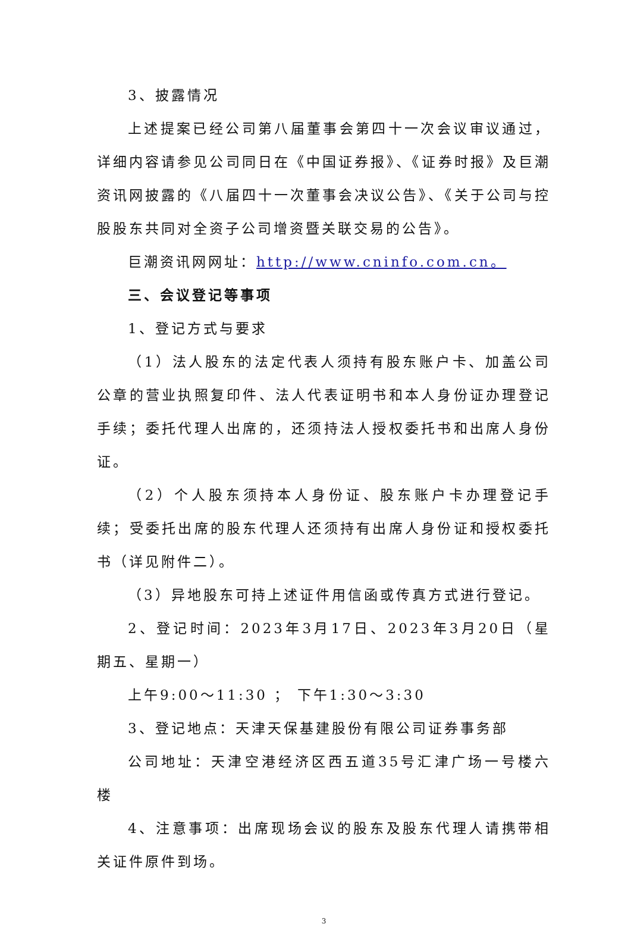3、披露情况
上述提案已经公司第八届董事会第四十一次会议审议通过，详细内容请参见公司同日在《中国证券报》、《证券时报》及巨潮资讯网披露的《八届四十一次董事会决议公告》、《关于公司与控股股东共同对全资子公司增资暨关联交易的公告》。
巨潮资讯网网址：http://www.cninfo.com.cn。
三、会议登记等事项
1、登记方式与要求
（1）法人股东的法定代表人须持有股东账户卡、加盖公司公章的营业执照复印件、法人代表证明书和本人身份证办理登记手续；委托代理人出席的，还须持法人授权委托书和出席人身份证。
（2）个人股东须持本人身份证、股东账户卡办理登记手续；受委托出席的股东代理人还须持有出席人身份证和授权委托书（详见附件二）。
（3）异地股东可持上述证件用信函或传真方式进行登记。
2、登记时间：2023年3月17日、2023年3月20日（星期五、星期一）
上午9:00～11:30 ； 下午1:30～3:30
3、登记地点：天津天保基建股份有限公司证券事务部
公司地址：天津空港经济区西五道35号汇津广场一号楼六楼
4、注意事项：出席现场会议的股东及股东代理人请携带相关证件原件到场。
3